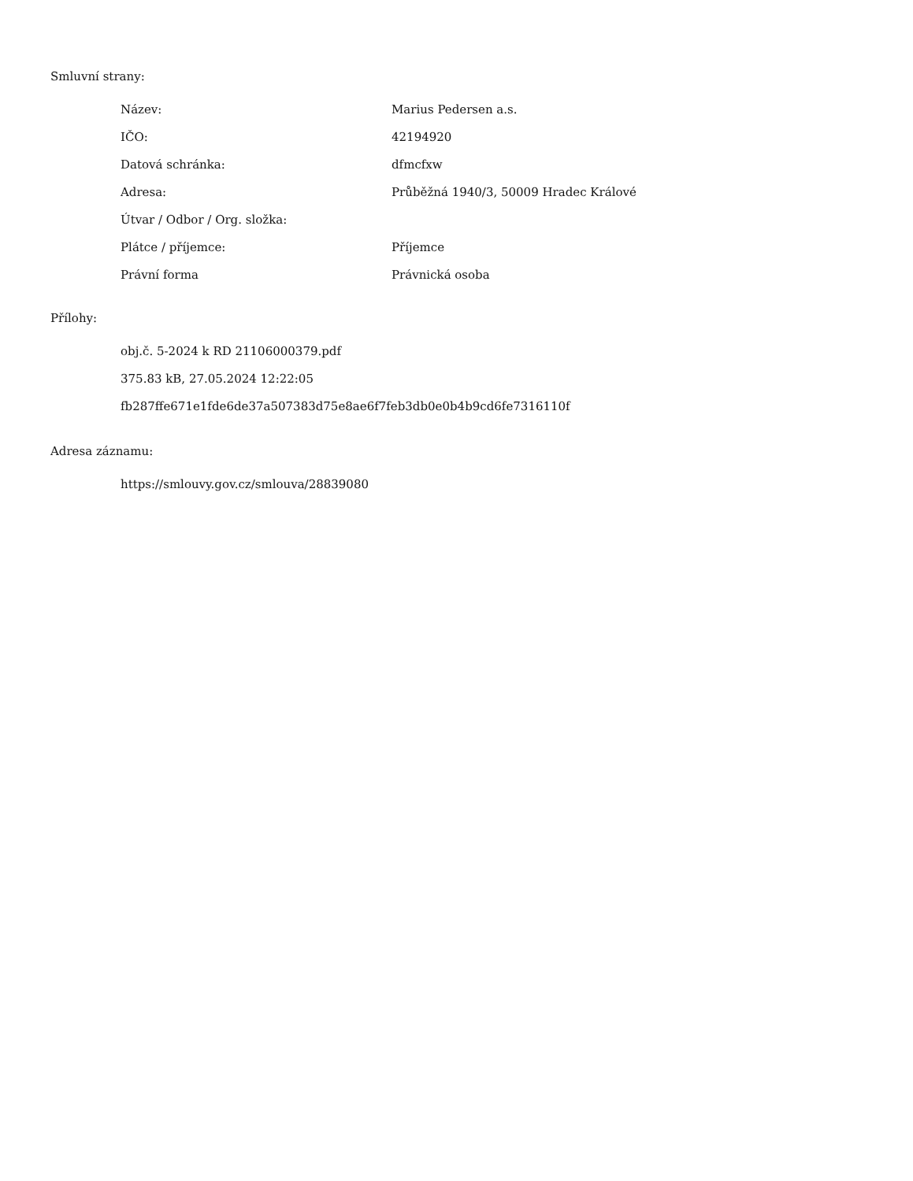Smluvní strany:
| Název: | Marius Pedersen a.s. |
| IČO: | 42194920 |
| Datová schránka: | dfmcfxw |
| Adresa: | Průběžná 1940/3, 50009 Hradec Králové |
| Útvar / Odbor / Org. složka: | |
| Plátce / příjemce: | Příjemce |
| Právní forma | Právnická osoba |
Přílohy:
obj.č. 5-2024 k RD 21106000379.pdf
375.83 kB, 27.05.2024 12:22:05
fb287ffe671e1fde6de37a507383d75e8ae6f7feb3db0e0b4b9cd6fe7316110f
Adresa záznamu:
https://smlouvy.gov.cz/smlouva/28839080